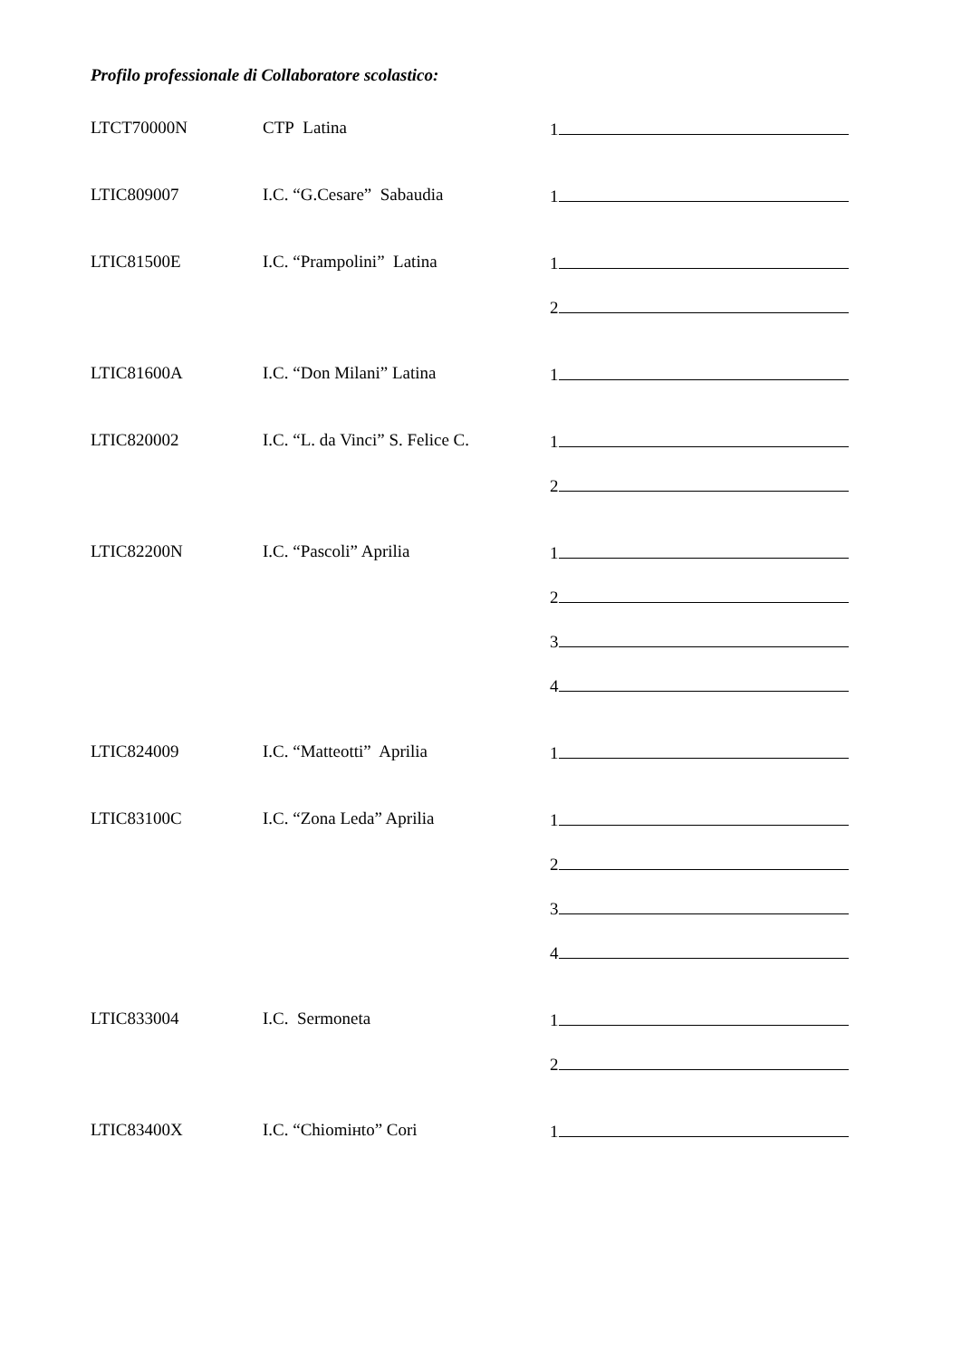Profilo professionale di Collaboratore scolastico:
LTCT70000N CTP Latina 1
LTIC809007 I.C. “G.Cesare” Sabaudia 1
LTIC81500E I.C. “Prampolini” Latina 1
2
LTIC81600A I.C. “Don Milani” Latina 1
LTIC820002 I.C. “L. da Vinci” S. Felice C.
1
2
LTIC82200N I.C. “Pascoli” Aprilia 1
2
3
4
LTIC824009 I.C. “Matteotti” Aprilia 1
LTIC83100C I.C. “Zona Leda” Aprilia 1
2
3
4
LTIC833004 I.C. Sermoneta 1
2
LTIC83400X I.C. “Chiomінto” Cori 1